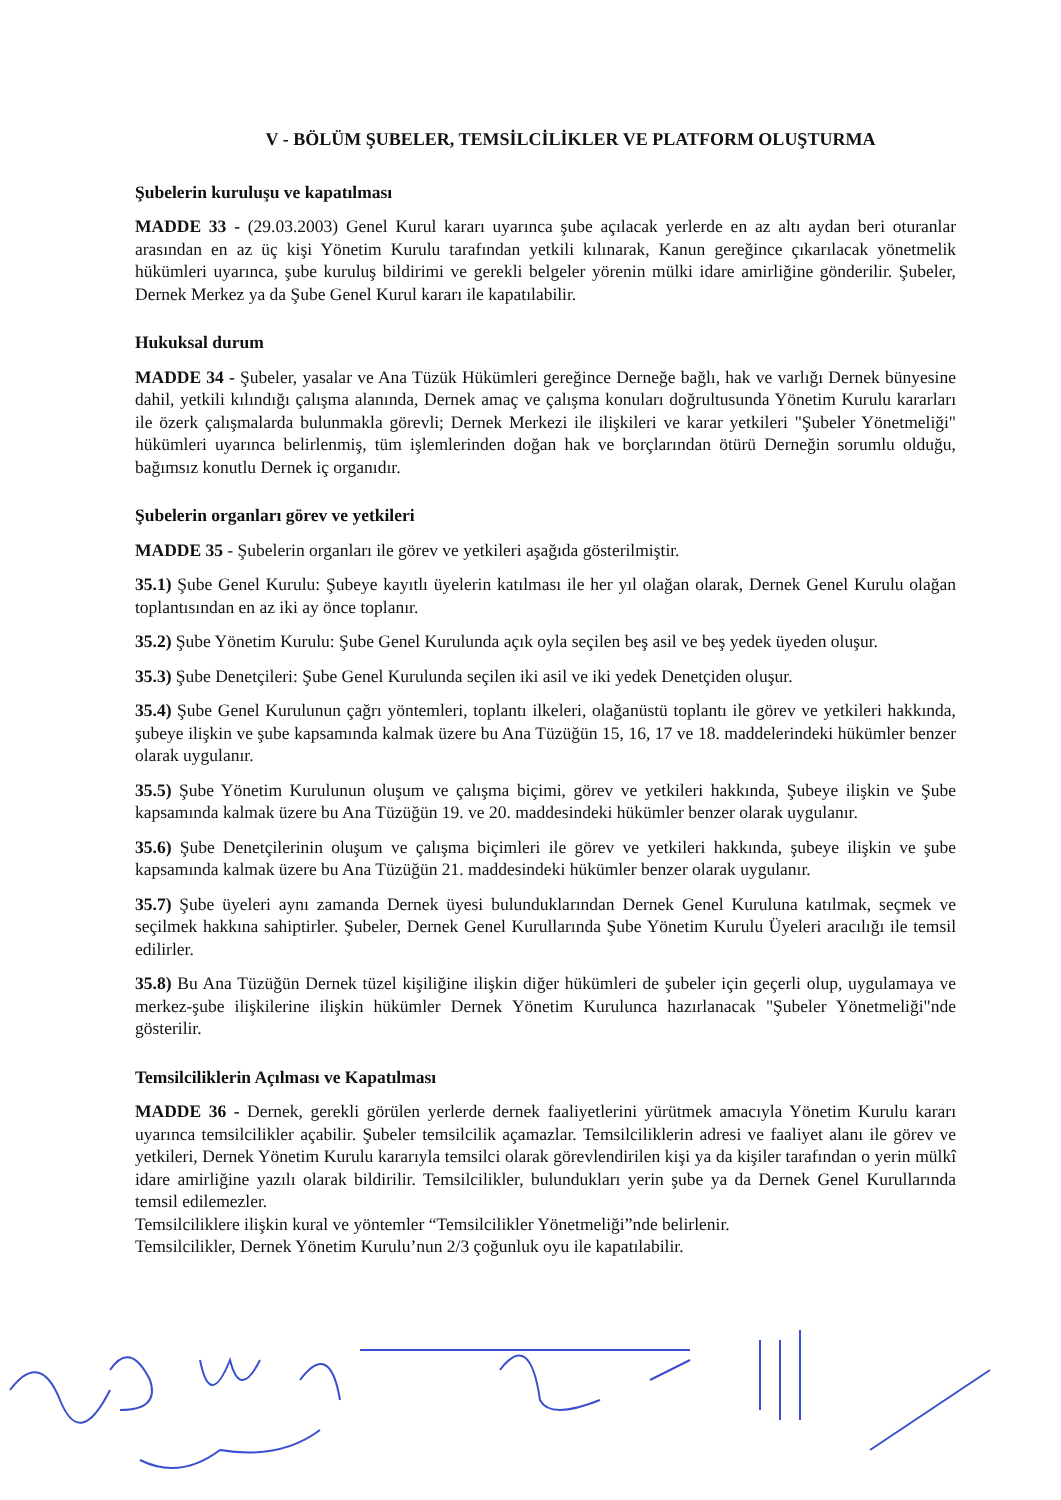V - BÖLÜM ŞUBELER, TEMSİLCİLİKLER VE PLATFORM OLUŞTURMA
Şubelerin kuruluşu ve kapatılması
MADDE 33 - (29.03.2003) Genel Kurul kararı uyarınca şube açılacak yerlerde en az altı aydan beri oturanlar arasından en az üç kişi Yönetim Kurulu tarafından yetkili kılınarak, Kanun gereğince çıkarılacak yönetmelik hükümleri uyarınca, şube kuruluş bildirimi ve gerekli belgeler yörenin mülki idare amirliğine gönderilir. Şubeler, Dernek Merkez ya da Şube Genel Kurul kararı ile kapatılabilir.
Hukuksal durum
MADDE 34 - Şubeler, yasalar ve Ana Tüzük Hükümleri gereğince Derneğe bağlı, hak ve varlığı Dernek bünyesine dahil, yetkili kılındığı çalışma alanında, Dernek amaç ve çalışma konuları doğrultusunda Yönetim Kurulu kararları ile özerk çalışmalarda bulunmakla görevli; Dernek Merkezi ile ilişkileri ve karar yetkileri "Şubeler Yönetmeliği" hükümleri uyarınca belirlenmiş, tüm işlemlerinden doğan hak ve borçlarından ötürü Derneğin sorumlu olduğu, bağımsız konutlu Dernek iç organıdır.
Şubelerin organları görev ve yetkileri
MADDE 35 - Şubelerin organları ile görev ve yetkileri aşağıda gösterilmiştir.
35.1) Şube Genel Kurulu: Şubeye kayıtlı üyelerin katılması ile her yıl olağan olarak, Dernek Genel Kurulu olağan toplantısından en az iki ay önce toplanır.
35.2) Şube Yönetim Kurulu: Şube Genel Kurulunda açık oyla seçilen beş asil ve beş yedek üyeden oluşur.
35.3) Şube Denetçileri: Şube Genel Kurulunda seçilen iki asil ve iki yedek Denetçiden oluşur.
35.4) Şube Genel Kurulunun çağrı yöntemleri, toplantı ilkeleri, olağanüstü toplantı ile görev ve yetkileri hakkında, şubeye ilişkin ve şube kapsamında kalmak üzere bu Ana Tüzüğün 15, 16, 17 ve 18. maddelerindeki hükümler benzer olarak uygulanır.
35.5) Şube Yönetim Kurulunun oluşum ve çalışma biçimi, görev ve yetkileri hakkında, Şubeye ilişkin ve Şube kapsamında kalmak üzere bu Ana Tüzüğün 19. ve 20. maddesindeki hükümler benzer olarak uygulanır.
35.6) Şube Denetçilerinin oluşum ve çalışma biçimleri ile görev ve yetkileri hakkında, şubeye ilişkin ve şube kapsamında kalmak üzere bu Ana Tüzüğün 21. maddesindeki hükümler benzer olarak uygulanır.
35.7) Şube üyeleri aynı zamanda Dernek üyesi bulunduklarından Dernek Genel Kuruluna katılmak, seçmek ve seçilmek hakkına sahiptirler. Şubeler, Dernek Genel Kurullarında Şube Yönetim Kurulu Üyeleri aracılığı ile temsil edilirler.
35.8) Bu Ana Tüzüğün Dernek tüzel kişiliğine ilişkin diğer hükümleri de şubeler için geçerli olup, uygulamaya ve merkez-şube ilişkilerine ilişkin hükümler Dernek Yönetim Kurulunca hazırlanacak "Şubeler Yönetmeliği"nde gösterilir.
Temsilciliklerin Açılması ve Kapatılması
MADDE 36 - Dernek, gerekli görülen yerlerde dernek faaliyetlerini yürütmek amacıyla Yönetim Kurulu kararı uyarınca temsilcilikler açabilir. Şubeler temsilcilik açamazlar. Temsilciliklerin adresi ve faaliyet alanı ile görev ve yetkileri, Dernek Yönetim Kurulu kararıyla temsilci olarak görevlendirilen kişi ya da kişiler tarafından o yerin mülkî idare amirliğine yazılı olarak bildirilir. Temsilcilikler, bulundukları yerin şube ya da Dernek Genel Kurullarında temsil edilemezler.
Temsilciliklere ilişkin kural ve yöntemler “Temsilcilikler Yönetmeliği”nde belirlenir.
Temsilcilikler, Dernek Yönetim Kurulu’nun 2/3 çoğunluk oyu ile kapatılabilir.